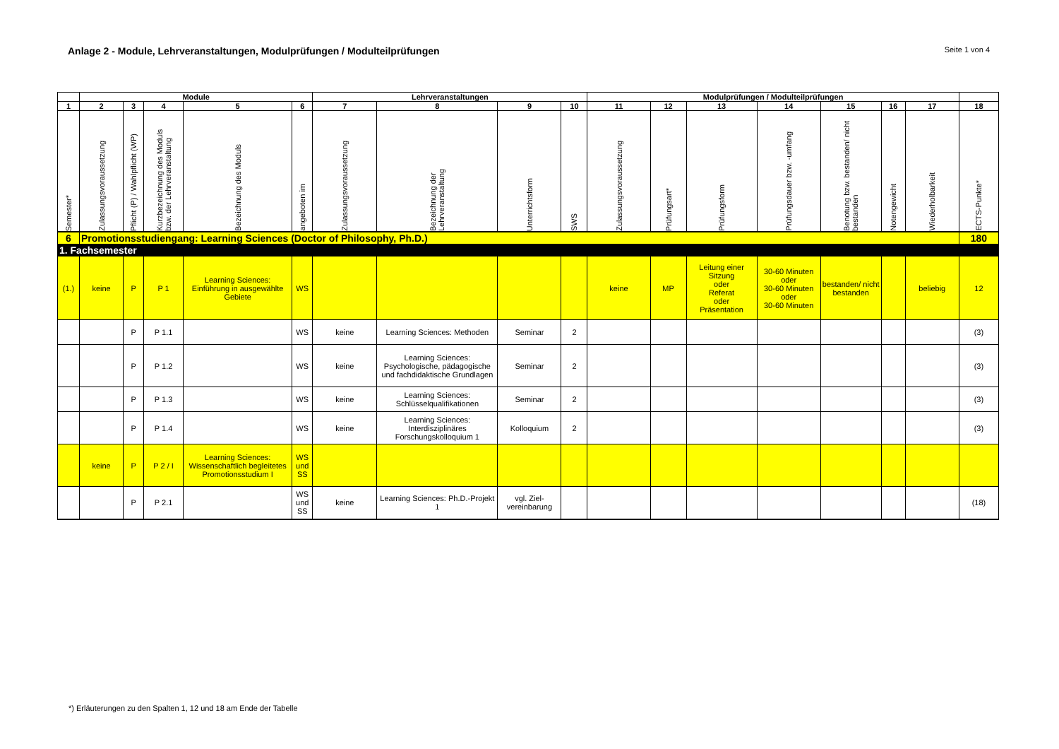Anlage 2 - Module, Lehrveranstaltungen, Modulprüfungen / Modulteilprüfungen
Seite 1 von 4
| | Module | | | | | Lehrveranstaltungen | | | | Modulprüfungen / Modulteilprüfungen | | | | | | | |
| --- | --- | --- | --- | --- | --- | --- | --- | --- | --- | --- | --- | --- | --- | --- | --- | --- | --- |
| 1 | 2 | 3 | 4 | 5 | 6 | 7 | 8 | 9 | 10 | 11 | 12 | 13 | 14 | 15 | 16 | 17 | 18 |
| Semester* | Zulassungsvoraussetzung | Pflicht (P) / Wahlpflicht (WP) | Kurzbezeichnung des Moduls bzw. der Lehrveranstaltung | Bezeichnung des Moduls | angeboten im | Zulassungsvoraussetzung | Bezeichnung der Lehrveranstaltung | Unterrichtsform | SWS | Zulassungsvoraussetzung | Prüfungsart* | Prüfungsform | Prüfungsdauer bzw. -umfang | Benotung bzw. bestanden/ nicht bestanden | Notengewicht | Wiederholbarkeit | ECTS-Punkte* |
| 6 | Promotionsstudiengang: Learning Sciences (Doctor of Philosophy, Ph.D.) | | | | | | | | | | | | | | | | 180 |
| 1. Fachsemester | | | | | | | | | | | | | | | | | |
| (1.) | keine | P | P 1 | Learning Sciences: Einführung in ausgewählte Gebiete | WS | | | | | keine | MP | Leitung einer Sitzung oder Referat oder Präsentation | 30-60 Minuten oder 30-60 Minuten oder 30-60 Minuten | bestanden/ nicht bestanden | | beliebig | 12 |
| | | P | P 1.1 | | WS | keine | Learning Sciences: Methoden | Seminar | 2 | | | | | | | | (3) |
| | | P | P 1.2 | | WS | keine | Learning Sciences: Psychologische, pädagogische und fachdidaktische Grundlagen | Seminar | 2 | | | | | | | | (3) |
| | | P | P 1.3 | | WS | keine | Learning Sciences: Schlüsselqualifikationen | Seminar | 2 | | | | | | | | (3) |
| | | P | P 1.4 | | WS | keine | Learning Sciences: Interdisziplinäres Forschungskolloquium 1 | Kolloquium | 2 | | | | | | | | (3) |
| | keine | P | P 2 / I | Learning Sciences: Wissenschaftlich begleitetes Promotionsstudium I | WS und SS | | | | | | | | | | | | |
| | | P | P 2.1 | | WS und SS | keine | Learning Sciences: Ph.D.-Projekt 1 | vgl. Ziel-vereinbarung | | | | | | | | | (18) |
*) Erläuterungen zu den Spalten 1, 12 und 18 am Ende der Tabelle